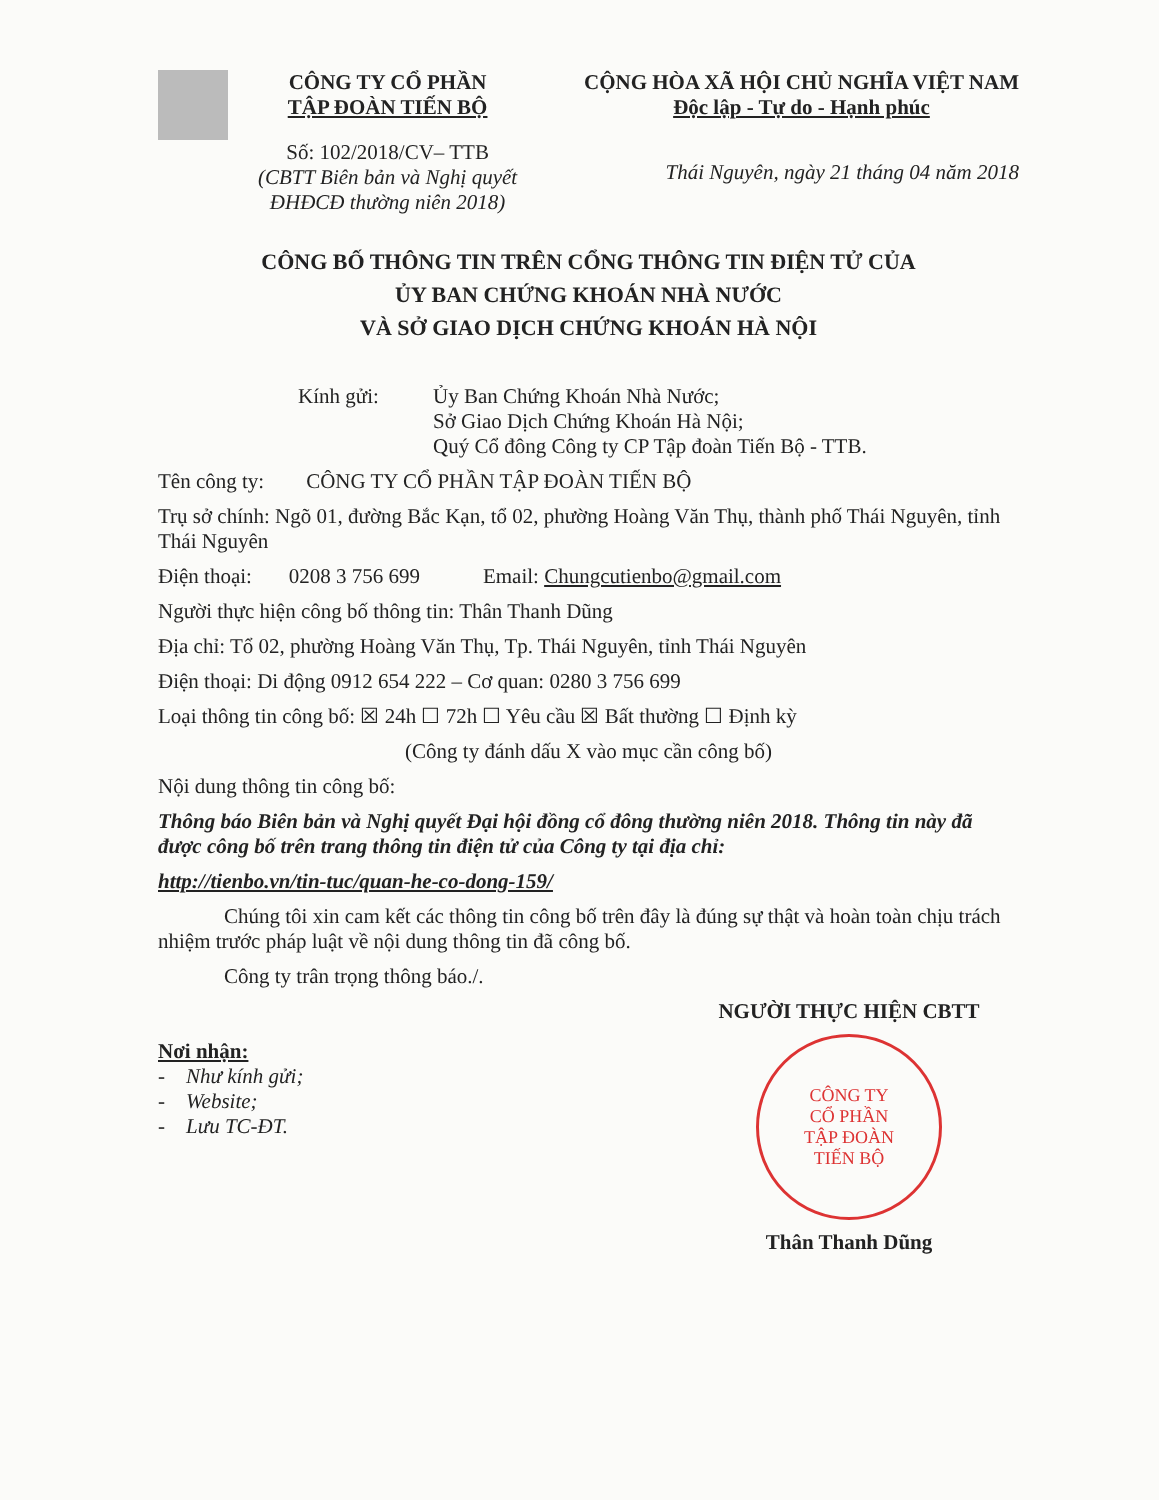CÔNG TY CỔ PHẦN
TẬP ĐOÀN TIẾN BỘ
Số: 102/2018/CV– TTB
(CBTT Biên bản và Nghị quyết
ĐHĐCĐ thường niên 2018)
CỘNG HÒA XÃ HỘI CHỦ NGHĨA VIỆT NAM
Độc lập - Tự do - Hạnh phúc
Thái Nguyên, ngày 21 tháng 04 năm 2018
CÔNG BỐ THÔNG TIN TRÊN CỔNG THÔNG TIN ĐIỆN TỬ CỦA
ỦY BAN CHỨNG KHOÁN NHÀ NƯỚC
VÀ SỞ GIAO DỊCH CHỨNG KHOÁN HÀ NỘI
Kính gửi: Ủy Ban Chứng Khoán Nhà Nước;
Sở Giao Dịch Chứng Khoán Hà Nội;
Quý Cổ đông Công ty CP Tập đoàn Tiến Bộ - TTB.
Tên công ty: CÔNG TY CỔ PHẦN TẬP ĐOÀN TIẾN BỘ
Trụ sở chính: Ngõ 01, đường Bắc Kạn, tổ 02, phường Hoàng Văn Thụ, thành phố Thái Nguyên, tỉnh Thái Nguyên
Điện thoại: 0208 3 756 699 Email: Chungcutienbo@gmail.com
Người thực hiện công bố thông tin: Thân Thanh Dũng
Địa chỉ: Tổ 02, phường Hoàng Văn Thụ, Tp. Thái Nguyên, tỉnh Thái Nguyên
Điện thoại: Di động 0912 654 222 – Cơ quan: 0280 3 756 699
Loại thông tin công bố: ☒ 24h ☐ 72h ☐ Yêu cầu ☒ Bất thường ☐ Định kỳ
(Công ty đánh dấu X vào mục cần công bố)
Nội dung thông tin công bố:
Thông báo Biên bản và Nghị quyết Đại hội đồng cổ đông thường niên 2018. Thông tin này đã được công bố trên trang thông tin điện tử của Công ty tại địa chỉ:
http://tienbo.vn/tin-tuc/quan-he-co-dong-159/
Chúng tôi xin cam kết các thông tin công bố trên đây là đúng sự thật và hoàn toàn chịu trách nhiệm trước pháp luật về nội dung thông tin đã công bố.
Công ty trân trọng thông báo./.
Nơi nhận:
- Như kính gửi;
- Website;
- Lưu TC-ĐT.
NGƯỜI THỰC HIỆN CBTT
CÔNG TY
CỔ PHẦN
TẬP ĐOÀN
TIẾN BỘ
Thân Thanh Dũng